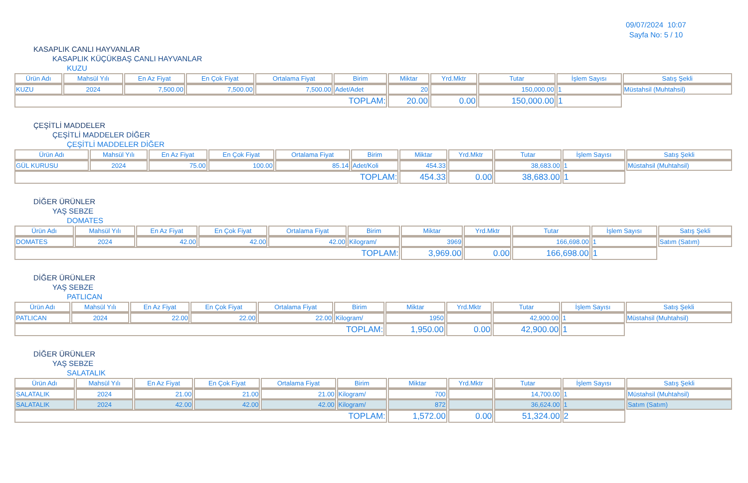09/07/2024 10:07
Sayfa No: 5 / 10
KASAPLIK CANLI HAYVANLAR
KASAPLIK KÜÇÜKBAŞ CANLI HAYVANLAR
KUZU
| Ürün Adı | Mahsül Yılı | En Az Fiyat | En Çok Fiyat | Ortalama Fiyat | Birim | Miktar | Yrd.Mktr | Tutar | İşlem Sayısı | Satış Şekli |
| --- | --- | --- | --- | --- | --- | --- | --- | --- | --- | --- |
| KUZU | 2024 | 7,500.00 | 7,500.00 | 7,500.00 | Adet/Adet | 20 | | 150,000.00 | 1 | Müstahsil (Muhtahsil) |
| TOPLAM: | | | | | | 20.00 | 0.00 | 150,000.00 | 1 | |
ÇEŞİTLİ MADDELER
ÇEŞİTLİ MADDELER DİĞER
ÇEŞİTLİ MADDELER DİĞER
| Ürün Adı | Mahsül Yılı | En Az Fiyat | En Çok Fiyat | Ortalama Fiyat | Birim | Miktar | Yrd.Mktr | Tutar | İşlem Sayısı | Satış Şekli |
| --- | --- | --- | --- | --- | --- | --- | --- | --- | --- | --- |
| GÜL KURUSU | 2024 | 75.00 | 100.00 | 85.14 | Adet/Koli | 454.33 | | 38,683.00 | 1 | Müstahsil (Muhtahsil) |
| TOPLAM: | | | | | | 454.33 | 0.00 | 38,683.00 | 1 | |
DİĞER ÜRÜNLER
YAŞ SEBZE
DOMATES
| Ürün Adı | Mahsül Yılı | En Az Fiyat | En Çok Fiyat | Ortalama Fiyat | Birim | Miktar | Yrd.Mktr | Tutar | İşlem Sayısı | Satış Şekli |
| --- | --- | --- | --- | --- | --- | --- | --- | --- | --- | --- |
| DOMATES | 2024 | 42.00 | 42.00 | 42.00 | Kilogram/ | 3969 | | 166,698.00 | 1 | Satım (Satım) |
| TOPLAM: | | | | | | 3,969.00 | 0.00 | 166,698.00 | 1 | |
DİĞER ÜRÜNLER
YAŞ SEBZE
PATLICAN
| Ürün Adı | Mahsül Yılı | En Az Fiyat | En Çok Fiyat | Ortalama Fiyat | Birim | Miktar | Yrd.Mktr | Tutar | İşlem Sayısı | Satış Şekli |
| --- | --- | --- | --- | --- | --- | --- | --- | --- | --- | --- |
| PATLICAN | 2024 | 22.00 | 22.00 | 22.00 | Kilogram/ | 1950 | | 42,900.00 | 1 | Müstahsil (Muhtahsil) |
| TOPLAM: | | | | | | 1,950.00 | 0.00 | 42,900.00 | 1 | |
DİĞER ÜRÜNLER
YAŞ SEBZE
SALATALIK
| Ürün Adı | Mahsül Yılı | En Az Fiyat | En Çok Fiyat | Ortalama Fiyat | Birim | Miktar | Yrd.Mktr | Tutar | İşlem Sayısı | Satış Şekli |
| --- | --- | --- | --- | --- | --- | --- | --- | --- | --- | --- |
| SALATALIK | 2024 | 21.00 | 21.00 | 21.00 | Kilogram/ | 700 | | 14,700.00 | 1 | Müstahsil (Muhtahsil) |
| SALATALIK | 2024 | 42.00 | 42.00 | 42.00 | Kilogram/ | 872 | | 36,624.00 | 1 | Satım (Satım) |
| TOPLAM: | | | | | | 1,572.00 | 0.00 | 51,324.00 | 2 | |